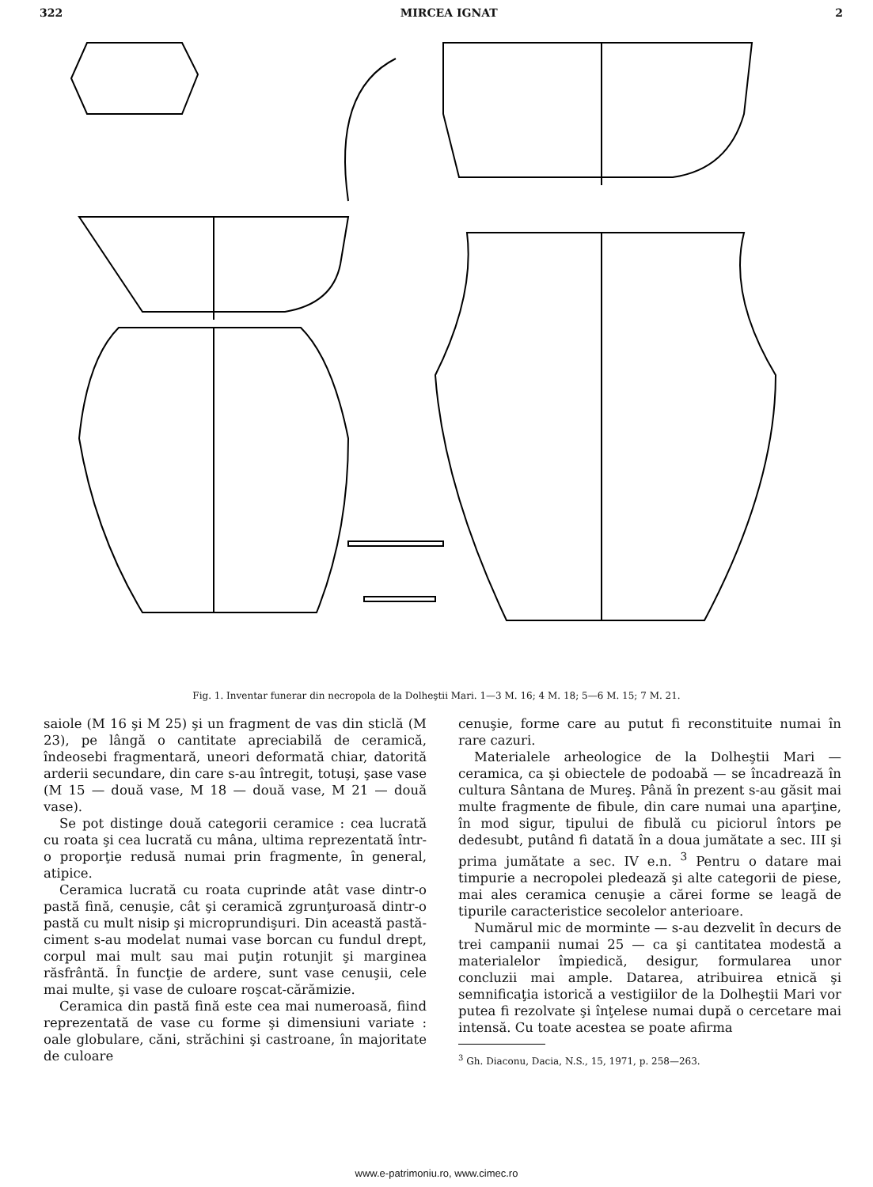322 MIRCEA IGNAT 2
Fig. 1. Inventar funerar din necropola de la Dolheştii Mari. 1—3 M. 16; 4 M. 18; 5—6 M. 15; 7 M. 21.
saiole (M 16 şi M 25) şi un fragment de vas din sticlă (M 23), pe lângă o cantitate apreciabilă de ceramică, îndeosebi fragmentară, uneori deformată chiar, datorită arderii secundare, din care s-au întregit, totuşi, şase vase (M 15 — două vase, M 18 — două vase, M 21 — două vase).
Se pot distinge două categorii ceramice : cea lucrată cu roata şi cea lucrată cu mâna, ultima reprezentată într-o proporţie redusă numai prin fragmente, în general, atipice.
Ceramica lucrată cu roata cuprinde atât vase dintr-o pastă fină, cenuşie, cât şi ceramică zgrunţuroasă dintr-o pastă cu mult nisip şi microprundişuri. Din această pastă-ciment s-au modelat numai vase borcan cu fundul drept, corpul mai mult sau mai puţin rotunjit şi marginea răsfrântă. În funcţie de ardere, sunt vase cenuşii, cele mai multe, şi vase de culoare roşcat-cărămizie.
Ceramica din pastă fină este cea mai numeroasă, fiind reprezentată de vase cu forme şi dimensiuni variate : oale globulare, căni, străchini şi castroane, în majoritate de culoare
cenuşie, forme care au putut fi reconstituite numai în rare cazuri.
Materialele arheologice de la Dolheştii Mari — ceramica, ca şi obiectele de podoabă — se încadrează în cultura Sântana de Mureş. Până în prezent s-au găsit mai multe fragmente de fibule, din care numai una aparţine, în mod sigur, tipului de fibulă cu piciorul întors pe dedesubt, putând fi datată în a doua jumătate a sec. III şi prima jumătate a sec. IV e.n. <sup>3</sup> Pentru o datare mai timpurie a necropolei pledează şi alte categorii de piese, mai ales ceramica cenuşie a cărei forme se leagă de tipurile caracteristice secolelor anterioare.
Numărul mic de morminte — s-au dezvelit în decurs de trei campanii numai 25 — ca şi cantitatea modestă a materialelor împiedică, desigur, formularea unor concluzii mai ample. Datarea, atribuirea etnică şi semnificaţia istorică a vestigiilor de la Dolheştii Mari vor putea fi rezolvate şi înţelese numai după o cercetare mai intensă. Cu toate acestea se poate afirma
<sup>3</sup> Gh. Diaconu, Dacia, N.S., 15, 1971, p. 258—263.
www.e-patrimoniu.ro, www.cimec.ro